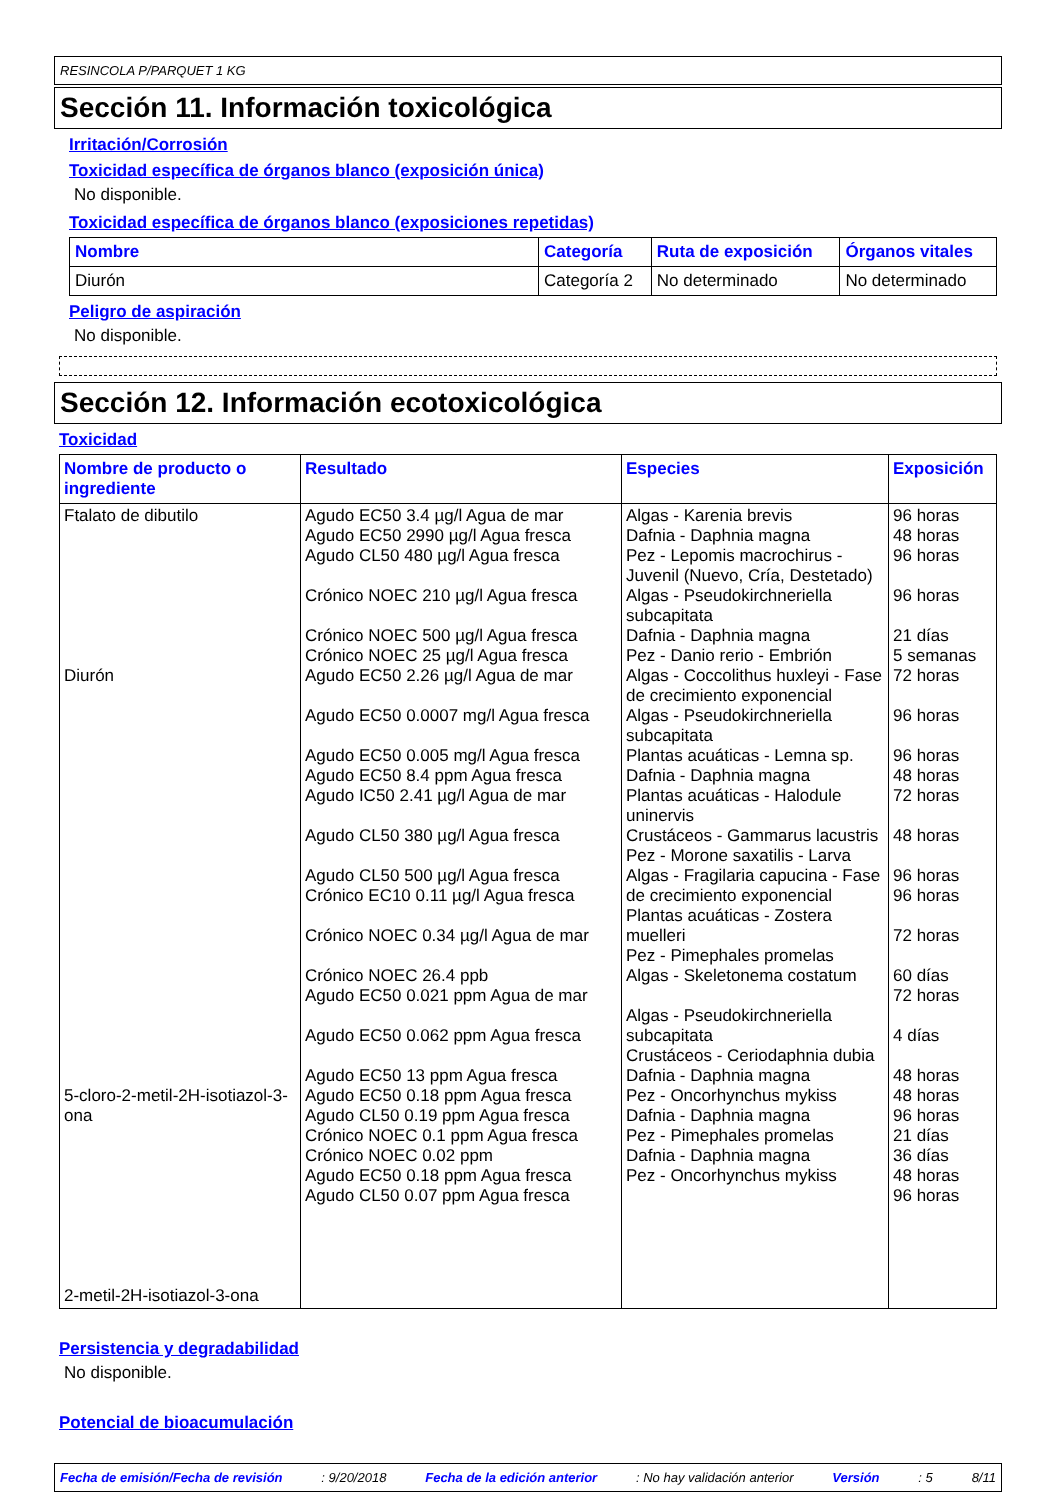RESINCOLA P/PARQUET 1 KG
Sección 11. Información toxicológica
Irritación/Corrosión
Toxicidad específica de órganos blanco (exposición única)
No disponible.
Toxicidad específica de órganos blanco (exposiciones repetidas)
| Nombre | Categoría | Ruta de exposición | Órganos vitales |
| --- | --- | --- | --- |
| Diurón | Categoría 2 | No determinado | No determinado |
Peligro de aspiración
No disponible.
Sección 12. Información ecotoxicológica
Toxicidad
| Nombre de producto o ingrediente | Resultado | Especies | Exposición |
| --- | --- | --- | --- |
| Ftalato de dibutilo Diurón 5-cloro-2-metil-2H-isotiazol-3-ona 2-metil-2H-isotiazol-3-ona | Agudo EC50 3.4 µg/l Agua de mar Agudo EC50 2990 µg/l Agua fresca Agudo CL50 480 µg/l Agua fresca Crónico NOEC 210 µg/l Agua fresca Crónico NOEC 500 µg/l Agua fresca Crónico NOEC 25 µg/l Agua fresca Agudo EC50 2.26 µg/l Agua de mar Agudo EC50 0.0007 mg/l Agua fresca Agudo EC50 0.005 mg/l Agua fresca Agudo EC50 8.4 ppm Agua fresca Agudo IC50 2.41 µg/l Agua de mar Agudo CL50 380 µg/l Agua fresca Agudo CL50 500 µg/l Agua fresca Crónico EC10 0.11 µg/l Agua fresca Crónico NOEC 0.34 µg/l Agua de mar Crónico NOEC 26.4 ppb Agudo EC50 0.021 ppm Agua de mar Agudo EC50 0.062 ppm Agua fresca Agudo EC50 13 ppm Agua fresca Agudo EC50 0.18 ppm Agua fresca Agudo CL50 0.19 ppm Agua fresca Crónico NOEC 0.1 ppm Agua fresca Crónico NOEC 0.02 ppm Agudo EC50 0.18 ppm Agua fresca Agudo CL50 0.07 ppm Agua fresca | Algas - Karenia brevis Dafnia - Daphnia magna Pez - Lepomis macrochirus - Juvenil (Nuevo, Cría, Destetado) Algas - Pseudokirchneriella subcapitata Dafnia - Daphnia magna Pez - Danio rerio - Embrión Algas - Coccolithus huxleyi - Fase de crecimiento exponencial Algas - Pseudokirchneriella subcapitata Plantas acuáticas - Lemna sp. Dafnia - Daphnia magna Plantas acuáticas - Halodule uninervis Crustáceos - Gammarus lacustris Pez - Morone saxatilis - Larva Algas - Fragilaria capucina - Fase de crecimiento exponencial Plantas acuáticas - Zostera muelleri Pez - Pimephales promelas Algas - Skeletonema costatum Algas - Pseudokirchneriella subcapitata Crustáceos - Ceriodaphnia dubia Dafnia - Daphnia magna Pez - Oncorhynchus mykiss Dafnia - Daphnia magna Pez - Pimephales promelas Dafnia - Daphnia magna Pez - Oncorhynchus mykiss | 96 horas 48 horas 96 horas 96 horas 21 días 5 semanas 72 horas 96 horas 96 horas 48 horas 72 horas 48 horas 96 horas 96 horas 72 horas 60 días 72 horas 4 días 48 horas 48 horas 96 horas 21 días 36 días 48 horas 96 horas |
Persistencia y degradabilidad
No disponible.
Potencial de bioacumulación
Fecha de emisión/Fecha de revisión: 9/20/2018 Fecha de la edición anterior: No hay validación anterior Versión: 5 8/11